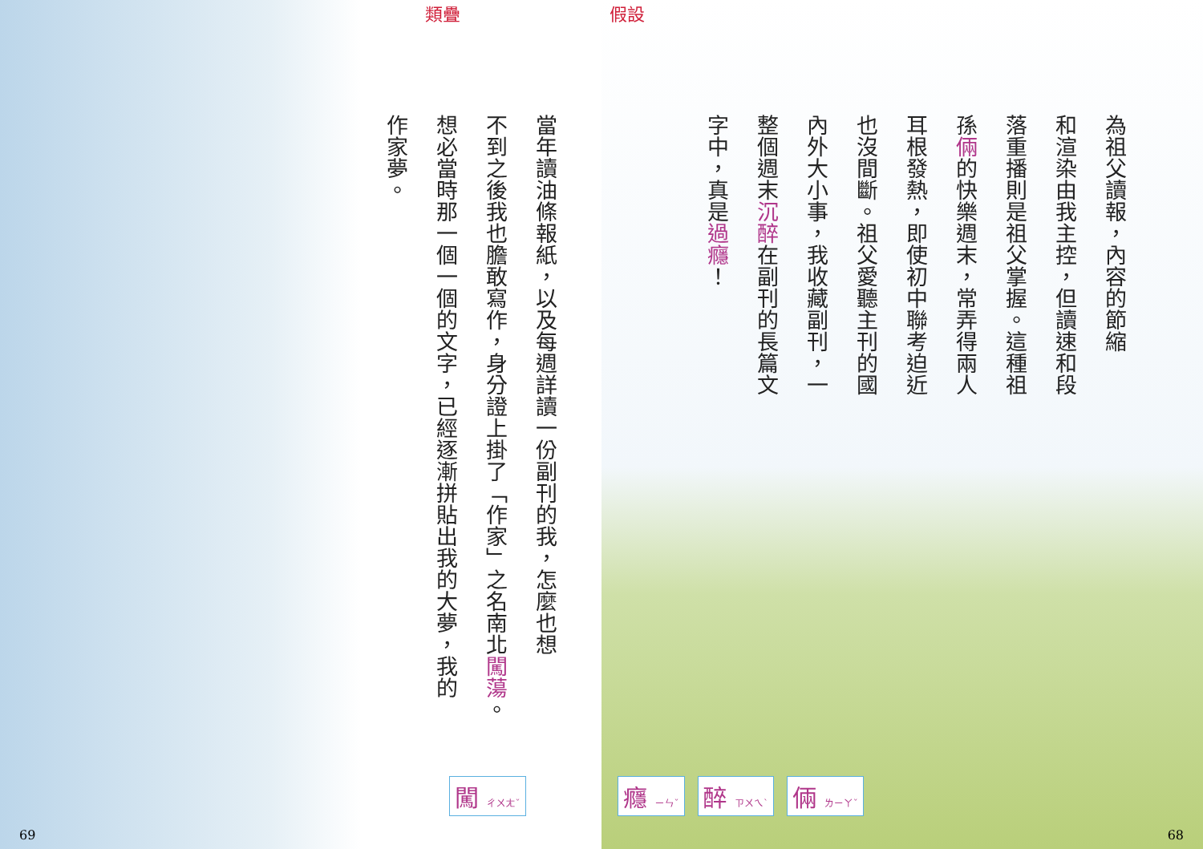假設
為祖父讀報，內容的節縮
和渲染由我主控，但讀速和段
落重播則是祖父掌握。這種祖
孫倆的快樂週末，常弄得兩人
耳根發熱，即使初中聯考迫近
也沒間斷。祖父愛聽主刊的國
內外大小事，我收藏副刊，一
整個週末沉醉在副刊的長篇文
字中，真是過癮！
癮 ㄧㄣˇ 醉 ㄗㄨㄟˋ 倆 ㄌㄧㄚˇ
68
類疊
當年讀油條報紙，以及每週詳讀一份副刊的我，怎麼也想
不到之後我也膽敢寫作，身分證上掛了「作家」之名南北闖蕩。
想必當時那一個一個的文字，已經逐漸拼貼出我的大夢，我的
作家夢。
闖 ㄔㄨㄤˇ
69